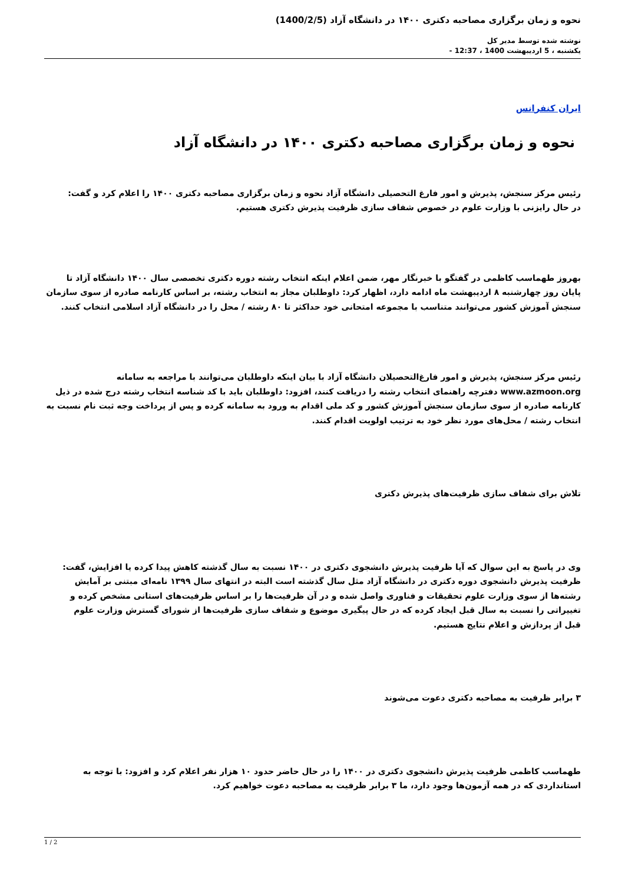نحوه و زمان برگزاری مصاحبه دکتری ۱۴۰۰ در دانشگاه آزاد (1400/2/5)
نوشته شده توسط مدیر کل
یکشنبه ، 5 اردیبهشت 1400 ، 12:37 -
ایران کنفرانس
نحوه و زمان برگزاری مصاحبه دکتری ۱۴۰۰ در دانشگاه آزاد
رئیس مرکز سنجش، پذیرش و امور فارغ التحصیلی دانشگاه آزاد نحوه و زمان برگزاری مصاحبه دکتری ۱۴۰۰ را اعلام کرد و گفت: در حال رایزنی با وزارت علوم در خصوص شفاف سازی ظرفیت پذیرش دکتری هستیم.
بهروز طهماسب کاظمی در گفتگو با خبرنگار مهر، ضمن اعلام اینکه انتخاب رشته دوره دکتری تخصصی سال ۱۴۰۰ دانشگاه آزاد تا پایان روز چهارشنبه ۸ اردیبهشت ماه ادامه دارد، اظهار کرد: داوطلبان مجاز به انتخاب رشته، بر اساس کارنامه صادره از سوی سازمان سنجش آموزش کشور می‌توانند متناسب با مجموعه امتحانی خود حداکثر تا ۸۰ رشته / محل را در دانشگاه آزاد اسلامی انتخاب کنند.
رئیس مرکز سنجش، پذیرش و امور فارغ‌التحصیلان دانشگاه آزاد با بیان اینکه داوطلبان می‌توانند با مراجعه به سامانه www.azmoon.org دفترچه راهنمای انتخاب رشته را دریافت کنند، افزود: داوطلبان باید با کد شناسه انتخاب رشته درج شده در ذیل کارنامه صادره از سوی سازمان سنجش آموزش کشور و کد ملی اقدام به ورود به سامانه کرده و پس از پرداخت وجه ثبت نام نسبت به انتخاب رشته / محل‌های مورد نظر خود به ترتیب اولویت اقدام کنند.
تلاش برای شفاف سازی ظرفیت‌های پذیرش دکتری
وی در پاسخ به این سوال که آیا ظرفیت پذیرش دانشجوی دکتری در ۱۴۰۰ نسبت به سال گذشته کاهش پیدا کرده یا افزایش، گفت: ظرفیت پذیرش دانشجوی دوره دکتری در دانشگاه آزاد مثل سال گذشته است البته در انتهای سال ۱۳۹۹ نامه‌ای مبتنی بر آمایش رشته‌ها از سوی وزارت علوم تحقیقات و فناوری واصل شده و در آن ظرفیت‌ها را بر اساس ظرفیت‌های استانی مشخص کرده و تغییراتی را نسبت به سال قبل ایجاد کرده که در حال پیگیری موضوع و شفاف سازی ظرفیت‌ها از شورای گسترش وزارت علوم قبل از پردازش و اعلام نتایج هستیم.
۳ برابر ظرفیت به مصاحبه دکتری دعوت می‌شوند
طهماسب کاظمی ظرفیت پذیرش دانشجوی دکتری در ۱۴۰۰ را در حال حاضر حدود ۱۰ هزار نفر اعلام کرد و افزود: با توجه به استانداردی که در همه آزمون‌ها وجود دارد، ما ۳ برابر ظرفیت به مصاحبه دعوت خواهیم کرد.
1 / 2